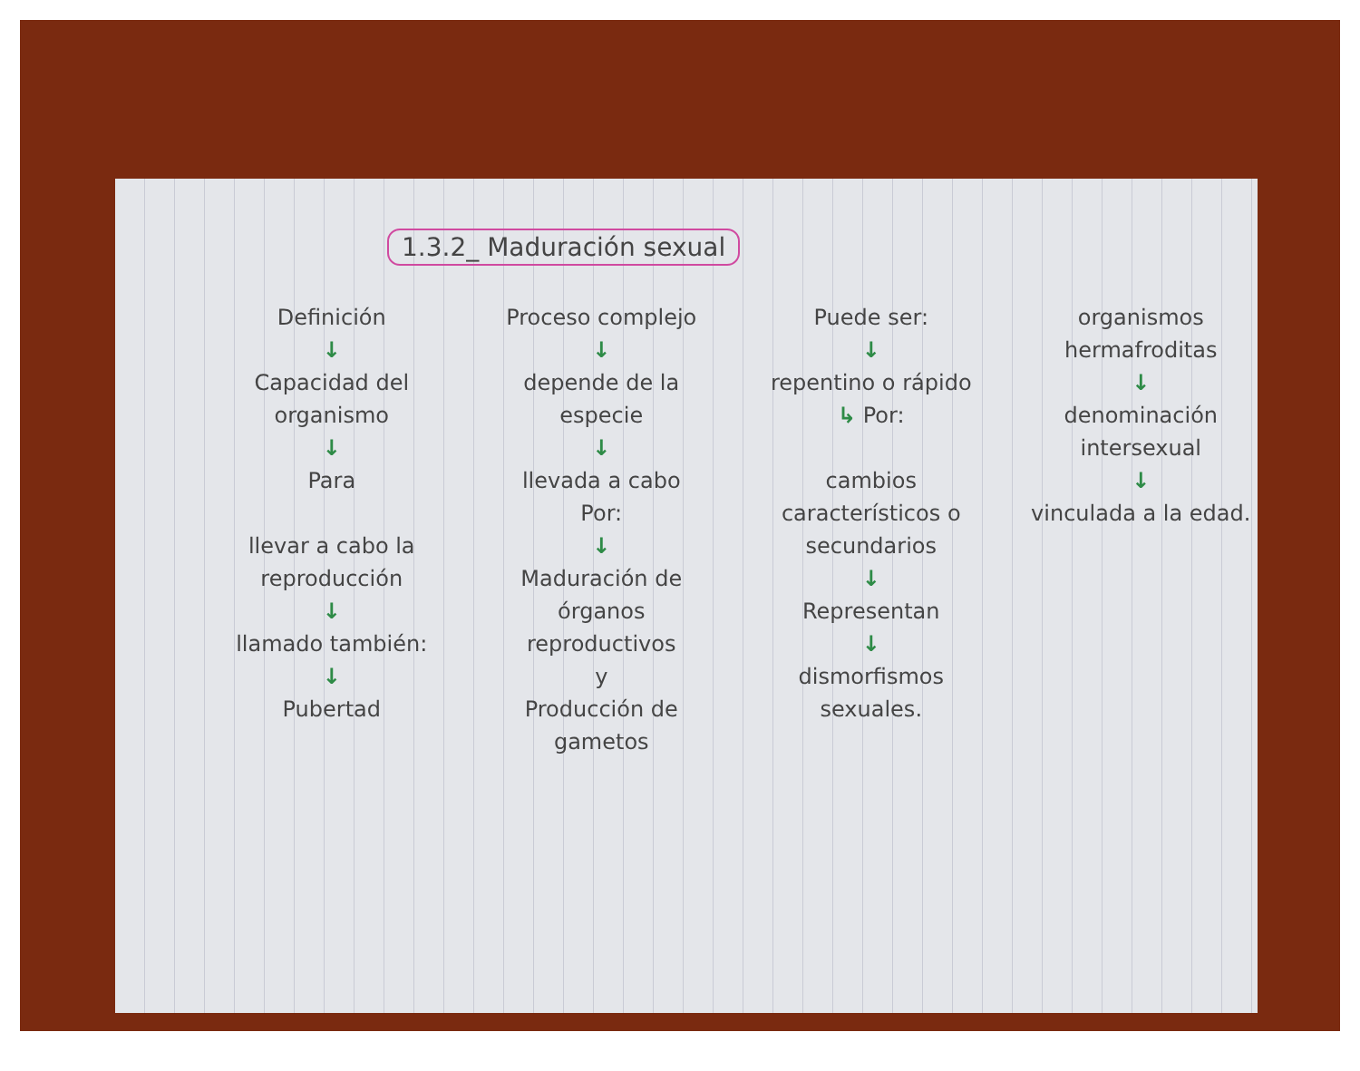1.3.2_ Maduración sexual
Definición
↓
Capacidad del organismo
↓
Para
llevar a cabo la reproducción
↓
llamado también:
↓
Pubertad
Proceso complejo
↓
depende de la especie
↓
llevada a cabo
Por:
↓
Maduración de órganos reproductivos
y
Producción de gametos
Puede ser:
↓
repentino o rápido
↳ Por:
cambios característicos o secundarios
↓
Representan
↓
dismorfismos sexuales.
organismos hermafroditas
↓
denominación intersexual
↓
vinculada a la edad.